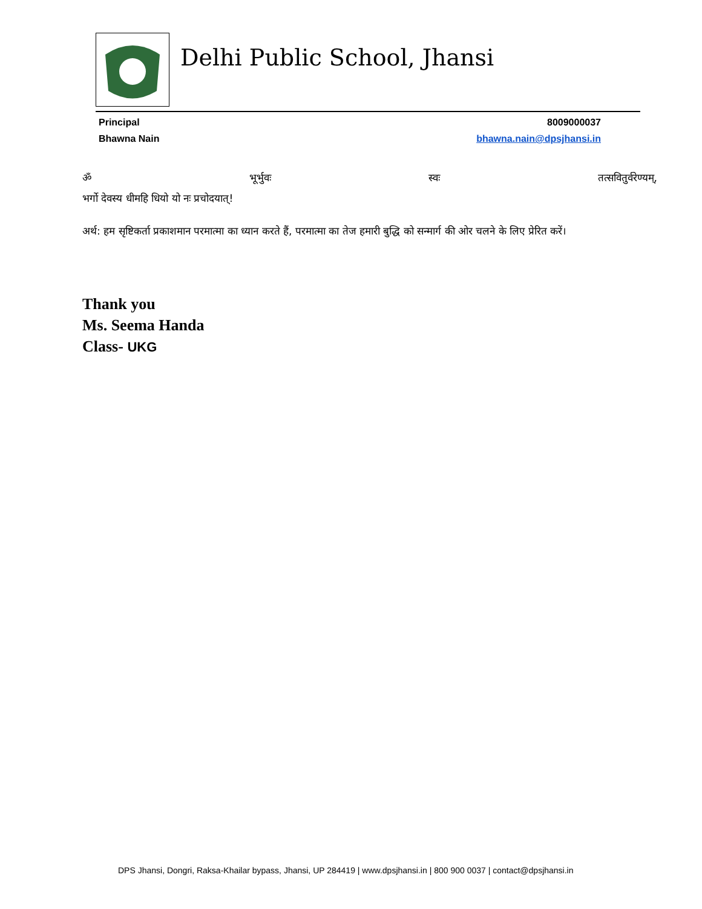Delhi Public School, Jhansi
Principal 8009000037
Bhawna Nain bhawna.nain@dpsjhansi.in
ॐ भूर्भुवः स्वः तत्सवितुर्वरेण्यम्,
भर्गो देवस्य धीमहि धियो यो नः प्रचोदयात्!
अर्थ: हम सृष्टिकर्ता प्रकाशमान परमात्मा का ध्यान करते हैं, परमात्मा का तेज हमारी बुद्धि को सन्मार्ग की ओर चलने के लिए प्रेरित करें।
Thank you
Ms. Seema Handa
Class- UKG
DPS Jhansi, Dongri, Raksa-Khailar bypass, Jhansi, UP 284419 | www.dpsjhansi.in | 800 900 0037 | contact@dpsjhansi.in